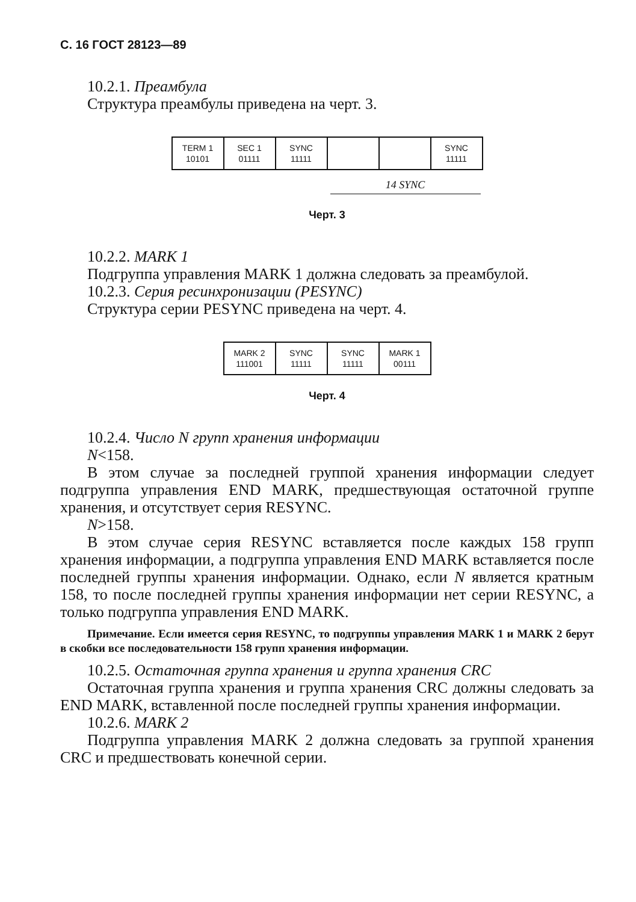С. 16 ГОСТ 28123—89
10.2.1. Преамбула
Структура преамбулы приведена на черт. 3.
TERM 1
10101
SEC 1
01111
SYNC
11111
SYNC
11111
14 SYNC
Черт. 3
10.2.2. MARK 1
Подгруппа управления MARK 1 должна следовать за преамбулой.
10.2.3. Серия ресинхронизации (PESYNC)
Структура серии PESYNC приведена на черт. 4.
MARK 2
111001
SYNC
11111
SYNC
11111
MARK 1
00111
Черт. 4
10.2.4. Число N групп хранения информации
N<158.
В этом случае за последней группой хранения информации следует подгруппа управления END MARK, предшествующая остаточной группе хранения, и отсутствует серия RESYNC.
N>158.
В этом случае серия RESYNC вставляется после каждых 158 групп хранения информации, а подгруппа управления END MARK вставляется после последней группы хранения информации. Однако, если N является кратным 158, то после последней группы хранения информации нет серии RESYNC, а только подгруппа управления END MARK.
Примечание. Если имеется серия RESYNC, то подгруппы управления MARK 1 и MARK 2 берут в скобки все последовательности 158 групп хранения информации.
10.2.5. Остаточная группа хранения и группа хранения CRC
Остаточная группа хранения и группа хранения CRC должны следовать за END MARK, вставленной после последней группы хранения информации.
10.2.6. MARK 2
Подгруппа управления MARK 2 должна следовать за группой хранения CRC и предшествовать конечной серии.